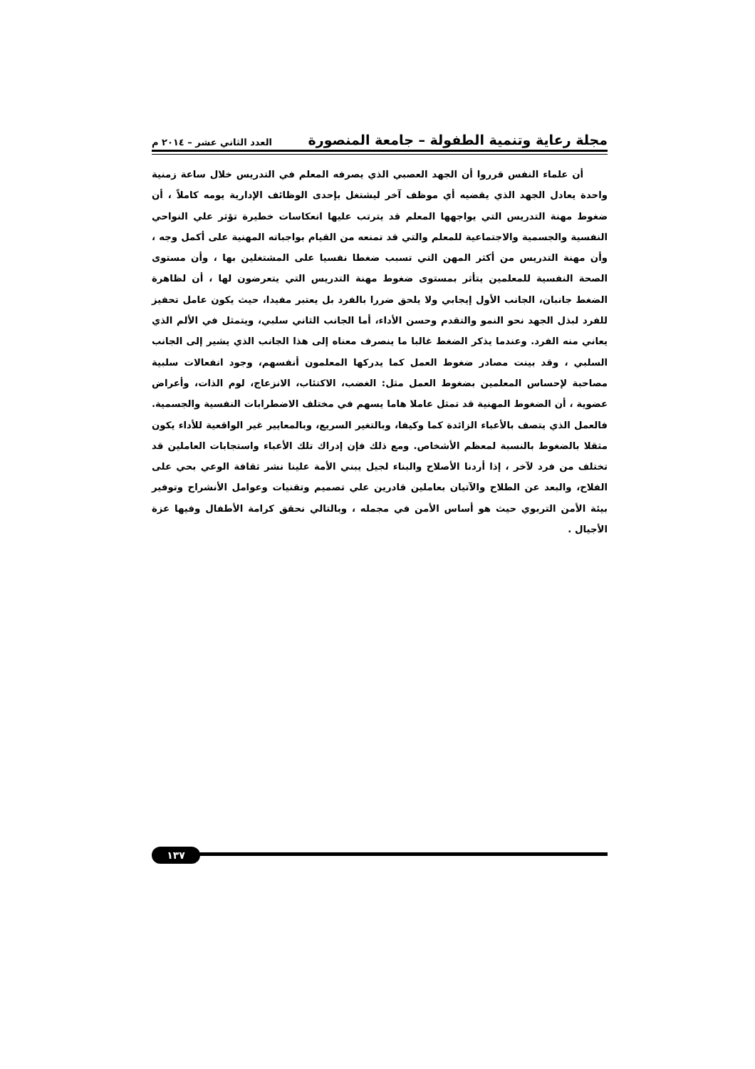مجلة رعاية وتنمية الطفولة – جامعة المنصورة العدد الثاني عشر – ٢٠١٤ م
أن علماء النفس قرروا أن الجهد العصبي الذي يصرفه المعلم في التدريس خلال ساعة زمنية واحدة يعادل الجهد الذي يقضيه أي موظف آخر ليشتغل بإحدى الوظائف الإدارية يومه كاملاً ، أن ضغوط مهنة التدريس التي يواجهها المعلم قد يترتب عليها انعكاسات خطيرة تؤثر علي النواحي النفسية والجسمية والاجتماعية للمعلم والتي قد تمنعه من القيام بواجباته المهنية على أكمل وجه ، وأن مهنة التدريس من أكثر المهن التي تسبب ضغطا نفسيا على المشتغلين بها ، وأن مستوى الصحة النفسية للمعلمين يتأثر بمستوى ضغوط مهنة التدريس التي يتعرضون لها ، أن لظاهرة الضغط جانبان، الجانب الأول إيجابي ولا يلحق ضررا بالفرد بل يعتبر مفيدا، حيث يكون عامل تحفيز للفرد لبذل الجهد نحو النمو والتقدم وحسن الأداء، أما الجانب الثاني سلبي، ويتمثل في الألم الذي يعاني منه الفرد. وعندما يذكر الضغط غالبا ما ينصرف معناه إلى هذا الجانب الذي يشير إلى الجانب السلبي ، وقد بينت مصادر ضغوط العمل كما يدركها المعلمون أنفسهم، وجود انفعالات سلبية مصاحبة لإحساس المعلمين بضغوط العمل مثل: الغضب، الاكتئاب، الانزعاج، لوم الذات، وأعراض عضوية ، أن الضغوط المهنية قد تمثل عاملا هاما يسهم في مختلف الاضطرابات النفسية والجسمية. فالعمل الذي يتصف بالأعباء الزائدة كما وكيفا، وبالتغير السريع، وبالمعايير غير الواقعية للأداء يكون مثقلا بالضغوط بالنسبة لمعظم الأشخاص. ومع ذلك فإن إدراك تلك الأعباء واستجابات العاملين قد تختلف من فرد لآخر ، إذا أردنا الأصلاح والبناء لجيل يبني الأمة علينا نشر ثقافة الوعي بحي على الفلاح، والبعد عن الطلاح والآتيان بعاملين قادرين علي تصميم وتقنيات وعوامل الأنشراح وتوفير بيئة الأمن التربوي حيث هو أساس الأمن في مجمله ، وبالتالي نحقق كرامة الأطفال وفيها عزة الأجيال .
١٣٧